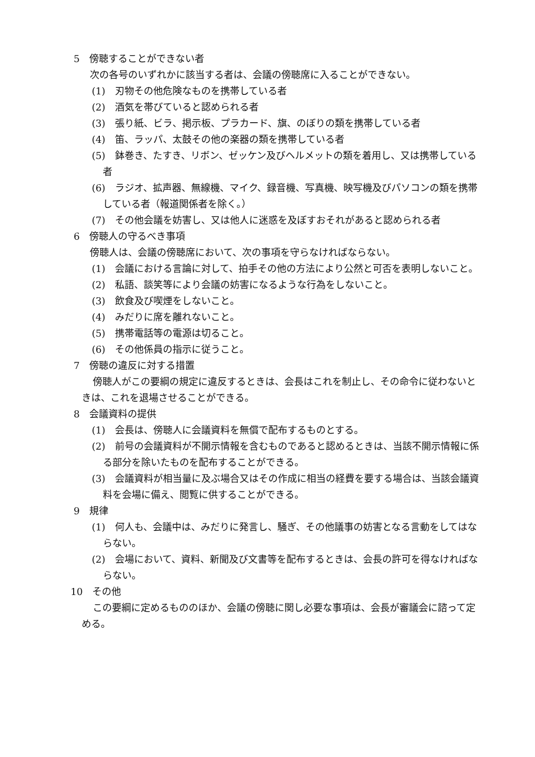5　傍聴することができない者
次の各号のいずれかに該当する者は、会議の傍聴席に入ることができない。
(1)　刃物その他危険なものを携帯している者
(2)　酒気を帯びていると認められる者
(3)　張り紙、ビラ、掲示板、プラカード、旗、のぼりの類を携帯している者
(4)　笛、ラッパ、太鼓その他の楽器の類を携帯している者
(5)　鉢巻き、たすき、リボン、ゼッケン及びヘルメットの類を着用し、又は携帯している者
(6)　ラジオ、拡声器、無線機、マイク、録音機、写真機、映写機及びパソコンの類を携帯している者（報道関係者を除く。）
(7)　その他会議を妨害し、又は他人に迷惑を及ぼすおそれがあると認められる者
6　傍聴人の守るべき事項
傍聴人は、会議の傍聴席において、次の事項を守らなければならない。
(1)　会議における言論に対して、拍手その他の方法により公然と可否を表明しないこと。
(2)　私語、談笑等により会議の妨害になるような行為をしないこと。
(3)　飲食及び喫煙をしないこと。
(4)　みだりに席を離れないこと。
(5)　携帯電話等の電源は切ること。
(6)　その他係員の指示に従うこと。
7　傍聴の違反に対する措置
傍聴人がこの要綱の規定に違反するときは、会長はこれを制止し、その命令に従わないときは、これを退場させることができる。
8　会議資料の提供
(1)　会長は、傍聴人に会議資料を無償で配布するものとする。
(2)　前号の会議資料が不開示情報を含むものであると認めるときは、当該不開示情報に係る部分を除いたものを配布することができる。
(3)　会議資料が相当量に及ぶ場合又はその作成に相当の経費を要する場合は、当該会議資料を会場に備え、閲覧に供することができる。
9　規律
(1)　何人も、会議中は、みだりに発言し、騒ぎ、その他議事の妨害となる言動をしてはならない。
(2)　会場において、資料、新聞及び文書等を配布するときは、会長の許可を得なければならない。
10　その他
この要綱に定めるもののほか、会議の傍聴に関し必要な事項は、会長が審議会に諮って定める。